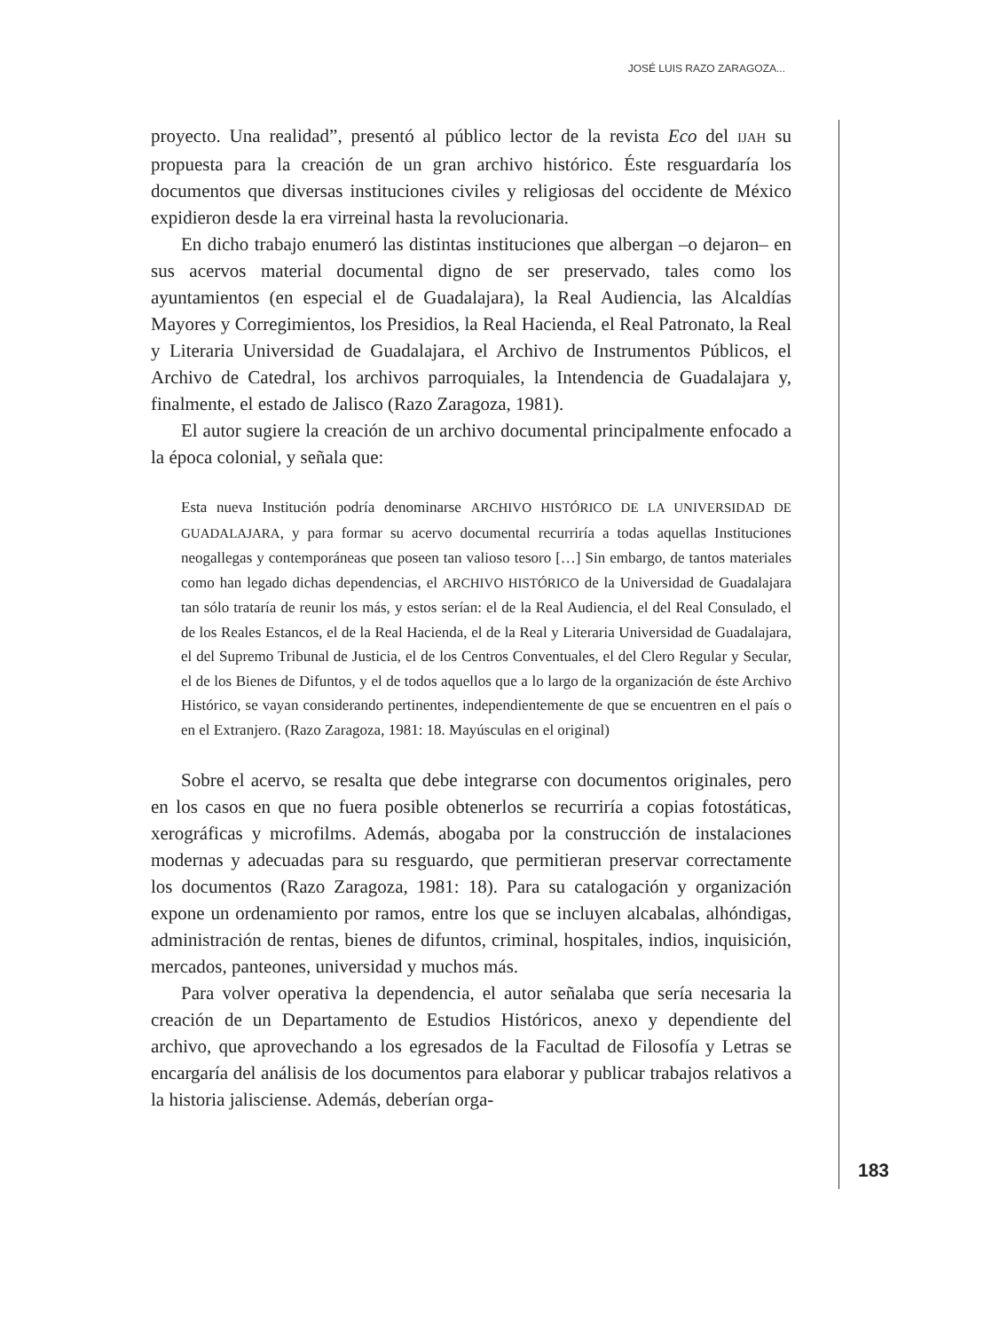JOSÉ LUIS RAZO ZARAGOZA...
proyecto. Una realidad”, presentó al público lector de la revista Eco del IJAH su propuesta para la creación de un gran archivo histórico. Éste resguardaría los documentos que diversas instituciones civiles y religiosas del occidente de México expidieron desde la era virreinal hasta la revolucionaria.
En dicho trabajo enumeró las distintas instituciones que albergan –o dejaron– en sus acervos material documental digno de ser preservado, tales como los ayuntamientos (en especial el de Guadalajara), la Real Audiencia, las Alcaldías Mayores y Corregimientos, los Presidios, la Real Hacienda, el Real Patronato, la Real y Literaria Universidad de Guadalajara, el Archivo de Instrumentos Públicos, el Archivo de Catedral, los archivos parroquiales, la Intendencia de Guadalajara y, finalmente, el estado de Jalisco (Razo Zaragoza, 1981).
El autor sugiere la creación de un archivo documental principalmente enfocado a la época colonial, y señala que:
Esta nueva Institución podría denominarse ARCHIVO HISTÓRICO DE LA UNIVERSIDAD DE GUADALAJARA, y para formar su acervo documental recurriría a todas aquellas Instituciones neogallegas y contemporáneas que poseen tan valioso tesoro […] Sin embargo, de tantos materiales como han legado dichas dependencias, el ARCHIVO HISTÓRICO de la Universidad de Guadalajara tan sólo trataría de reunir los más, y estos serían: el de la Real Audiencia, el del Real Consulado, el de los Reales Estancos, el de la Real Hacienda, el de la Real y Literaria Universidad de Guadalajara, el del Supremo Tribunal de Justicia, el de los Centros Conventuales, el del Clero Regular y Secular, el de los Bienes de Difuntos, y el de todos aquellos que a lo largo de la organización de éste Archivo Histórico, se vayan considerando pertinentes, independientemente de que se encuentren en el país o en el Extranjero. (Razo Zaragoza, 1981: 18. Mayúsculas en el original)
Sobre el acervo, se resalta que debe integrarse con documentos originales, pero en los casos en que no fuera posible obtenerlos se recurriría a copias fotostáticas, xerográficas y microfilms. Además, abogaba por la construcción de instalaciones modernas y adecuadas para su resguardo, que permitieran preservar correctamente los documentos (Razo Zaragoza, 1981: 18). Para su catalogación y organización expone un ordenamiento por ramos, entre los que se incluyen alcabalas, alhóndigas, administración de rentas, bienes de difuntos, criminal, hospitales, indios, inquisición, mercados, panteones, universidad y muchos más.
Para volver operativa la dependencia, el autor señalaba que sería necesaria la creación de un Departamento de Estudios Históricos, anexo y dependiente del archivo, que aprovechando a los egresados de la Facultad de Filosofía y Letras se encargaría del análisis de los documentos para elaborar y publicar trabajos relativos a la historia jalisciense. Además, deberían orga-
183